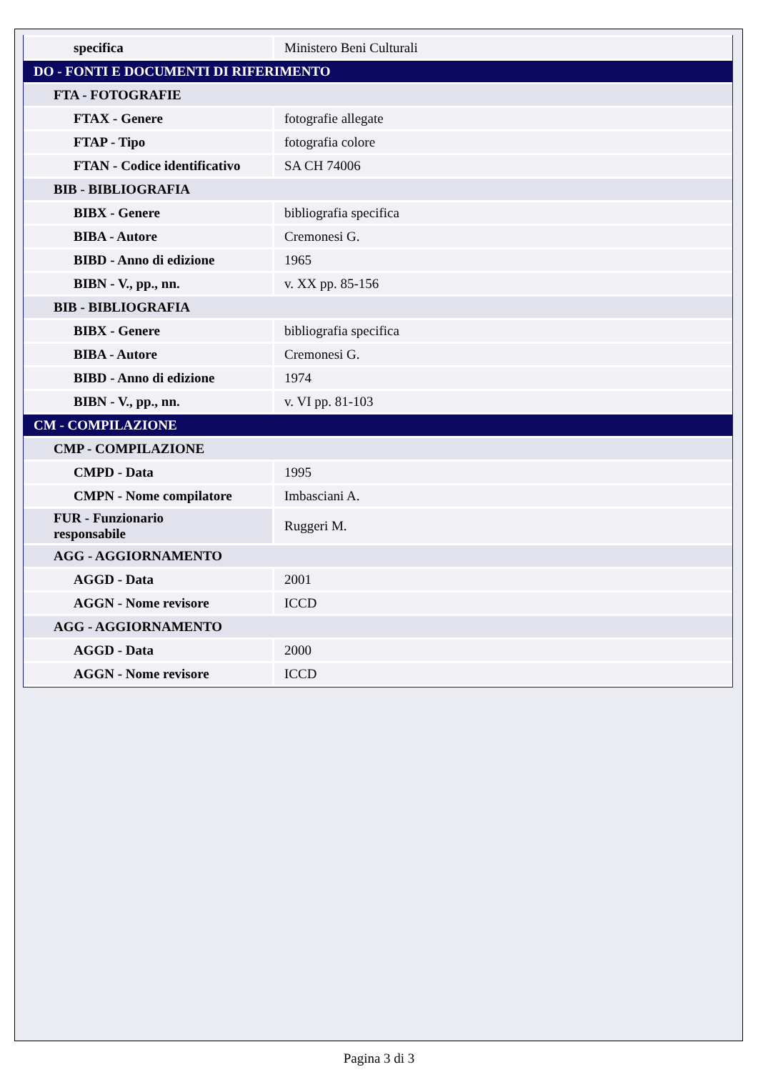| specifica | Ministero Beni Culturali |
| DO - FONTI E DOCUMENTI DI RIFERIMENTO | |
| FTA - FOTOGRAFIE | |
| FTAX - Genere | fotografie allegate |
| FTAP - Tipo | fotografia colore |
| FTAN - Codice identificativo | SA CH 74006 |
| BIB - BIBLIOGRAFIA | |
| BIBX - Genere | bibliografia specifica |
| BIBA - Autore | Cremonesi G. |
| BIBD - Anno di edizione | 1965 |
| BIBN - V., pp., nn. | v. XX pp. 85-156 |
| BIB - BIBLIOGRAFIA | |
| BIBX - Genere | bibliografia specifica |
| BIBA - Autore | Cremonesi G. |
| BIBD - Anno di edizione | 1974 |
| BIBN - V., pp., nn. | v. VI pp. 81-103 |
| CM - COMPILAZIONE | |
| CMP - COMPILAZIONE | |
| CMPD - Data | 1995 |
| CMPN - Nome compilatore | Imbasciani A. |
| FUR - Funzionario responsabile | Ruggeri M. |
| AGG - AGGIORNAMENTO | |
| AGGD - Data | 2001 |
| AGGN - Nome revisore | ICCD |
| AGG - AGGIORNAMENTO | |
| AGGD - Data | 2000 |
| AGGN - Nome revisore | ICCD |
Pagina 3 di 3